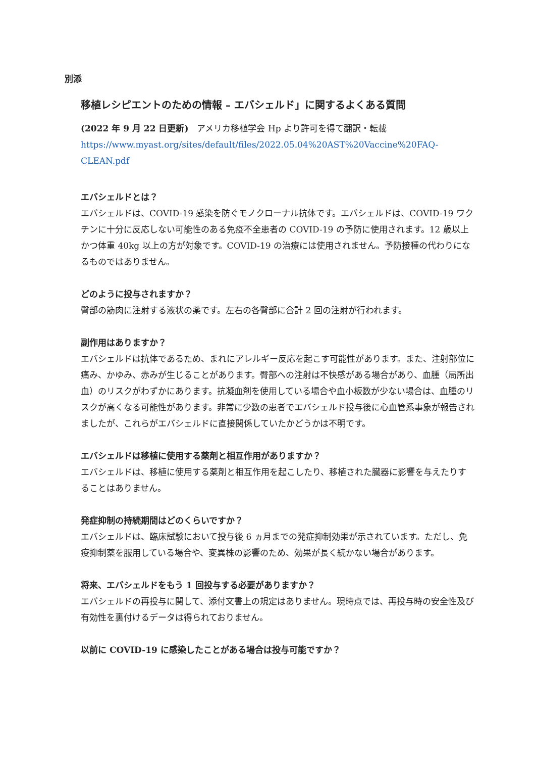別添
移植レシピエントのための情報 – エバシェルド」に関するよくある質問
(2022 年 9 月 22 日更新)　アメリカ移植学会 Hp より許可を得て翻訳・転載
https://www.myast.org/sites/default/files/2022.05.04%20AST%20Vaccine%20FAQ-CLEAN.pdf
エバシェルドとは？
エバシェルドは、COVID-19 感染を防ぐモノクローナル抗体です。エバシェルドは、COVID-19 ワクチンに十分に反応しない可能性のある免疫不全患者の COVID-19 の予防に使用されます。12 歳以上かつ体重 40kg 以上の方が対象です。COVID-19 の治療には使用されません。予防接種の代わりになるものではありません。
どのように投与されますか？
臀部の筋肉に注射する液状の薬です。左右の各臀部に合計 2 回の注射が行われます。
副作用はありますか？
エバシェルドは抗体であるため、まれにアレルギー反応を起こす可能性があります。また、注射部位に痛み、かゆみ、赤みが生じることがあります。臀部への注射は不快感がある場合があり、血腫（局所出血）のリスクがわずかにあります。抗凝血剤を使用している場合や血小板数が少ない場合は、血腫のリスクが高くなる可能性があります。非常に少数の患者でエバシェルド投与後に心血管系事象が報告されましたが、これらがエバシェルドに直接関係していたかどうかは不明です。
エバシェルドは移植に使用する薬剤と相互作用がありますか？
エバシェルドは、移植に使用する薬剤と相互作用を起こしたり、移植された臓器に影響を与えたりすることはありません。
発症抑制の持続期間はどのくらいですか？
エバシェルドは、臨床試験において投与後 6 ヵ月までの発症抑制効果が示されています。ただし、免疫抑制薬を服用している場合や、変異株の影響のため、効果が長く続かない場合があります。
将来、エバシェルドをもう 1 回投与する必要がありますか？
エバシェルドの再投与に関して、添付文書上の規定はありません。現時点では、再投与時の安全性及び有効性を裏付けるデータは得られておりません。
以前に COVID-19 に感染したことがある場合は投与可能ですか？